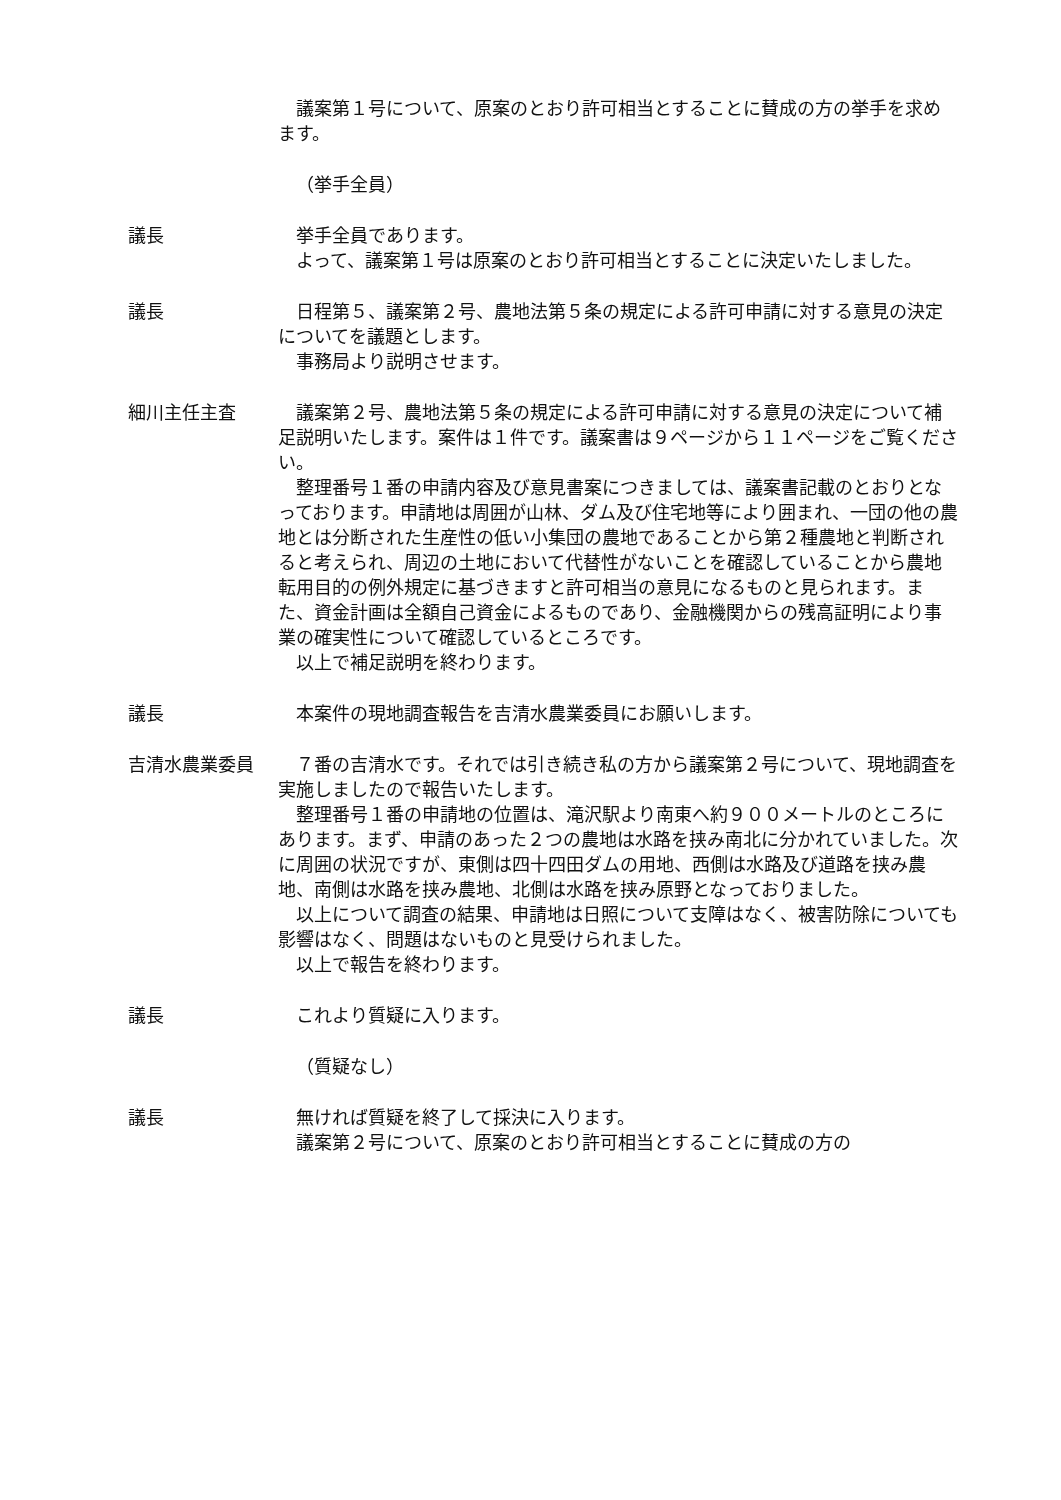議案第１号について、原案のとおり許可相当とすることに賛成の方の挙手を求めます。
（挙手全員）
議長 挙手全員であります。
よって、議案第１号は原案のとおり許可相当とすることに決定いたしました。
議長 日程第５、議案第２号、農地法第５条の規定による許可申請に対する意見の決定についてを議題とします。
事務局より説明させます。
細川主任主査 議案第２号、農地法第５条の規定による許可申請に対する意見の決定について補足説明いたします。案件は１件です。議案書は９ページから１１ページをご覧ください。
整理番号１番の申請内容及び意見書案につきましては、議案書記載のとおりとなっております。申請地は周囲が山林、ダム及び住宅地等により囲まれ、一団の他の農地とは分断された生産性の低い小集団の農地であることから第２種農地と判断されると考えられ、周辺の土地において代替性がないことを確認していることから農地転用目的の例外規定に基づきますと許可相当の意見になるものと見られます。また、資金計画は全額自己資金によるものであり、金融機関からの残高証明により事業の確実性について確認しているところです。
以上で補足説明を終わります。
議長 本案件の現地調査報告を吉清水農業委員にお願いします。
吉清水農業委員 ７番の吉清水です。それでは引き続き私の方から議案第２号について、現地調査を実施しましたので報告いたします。
整理番号１番の申請地の位置は、滝沢駅より南東へ約９００メートルのところにあります。まず、申請のあった２つの農地は水路を挟み南北に分かれていました。次に周囲の状況ですが、東側は四十四田ダムの用地、西側は水路及び道路を挟み農地、南側は水路を挟み農地、北側は水路を挟み原野となっておりました。
以上について調査の結果、申請地は日照について支障はなく、被害防除についても影響はなく、問題はないものと見受けられました。
以上で報告を終わります。
議長 これより質疑に入ります。
（質疑なし）
議長 無ければ質疑を終了して採決に入ります。
議案第２号について、原案のとおり許可相当とすることに賛成の方の